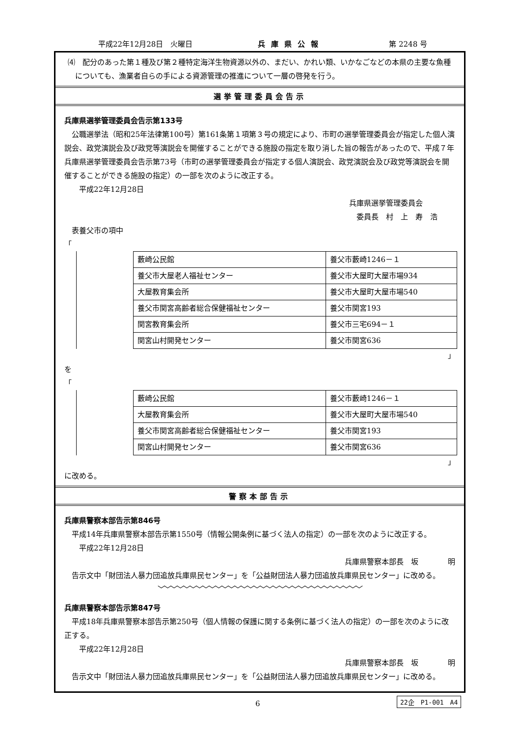平成22年12月28日　火曜日 兵庫県公報 第 2248 号
⑷　配分のあった第１種及び第２種特定海洋生物資源以外の、まだい、かれい類、いかなごなどの本県の主要な魚種についても、漁業者自らの手による資源管理の推進について一層の啓発を行う。
選挙管理委員会告示
兵庫県選挙管理委員会告示第133号
公職選挙法（昭和25年法律第100号）第161条第１項第３号の規定により、市町の選挙管理委員会が指定した個人演説会、政党演説会及び政党等演説会を開催することができる施設の指定を取り消した旨の報告があったので、平成７年兵庫県選挙管理委員会告示第73号（市町の選挙管理委員会が指定する個人演説会、政党演説会及び政党等演説会を開催することができる施設の指定）の一部を次のように改正する。
平成22年12月28日
兵庫県選挙管理委員会
　委員長　村　上　寿　浩
表養父市の項中
「
| 藪崎公民館 | 養父市藪崎1246－１ |
| 養父市大屋老人福祉センター | 養父市大屋町大屋市場934 |
| 大屋教育集会所 | 養父市大屋町大屋市場540 |
| 養父市関宮高齢者総合保健福祉センター | 養父市関宮193 |
| 関宮教育集会所 | 養父市三宅694－１ |
| 関宮山村開発センター | 養父市関宮636 |
」
を
「
| 藪崎公民館 | 養父市藪崎1246－１ |
| 大屋教育集会所 | 養父市大屋町大屋市場540 |
| 養父市関宮高齢者総合保健福祉センター | 養父市関宮193 |
| 関宮山村開発センター | 養父市関宮636 |
」
に改める。
警察本部告示
兵庫県警察本部告示第846号
平成14年兵庫県警察本部告示第1550号（情報公開条例に基づく法人の指定）の一部を次のように改正する。
平成22年12月28日
兵庫県警察本部長　坂　　　　明
告示文中「財団法人暴力団追放兵庫県民センター」を「公益財団法人暴力団追放兵庫県民センター」に改める。
﹀﹀﹀﹀﹀﹀﹀﹀﹀﹀﹀﹀﹀﹀﹀﹀﹀﹀﹀﹀﹀﹀﹀﹀﹀﹀﹀﹀﹀﹀﹀﹀
兵庫県警察本部告示第847号
平成18年兵庫県警察本部告示第250号（個人情報の保護に関する条例に基づく法人の指定）の一部を次のように改正する。
平成22年12月28日
兵庫県警察本部長　坂　　　　明
告示文中「財団法人暴力団追放兵庫県民センター」を「公益財団法人暴力団追放兵庫県民センター」に改める。
6 22企　P1-001　A4